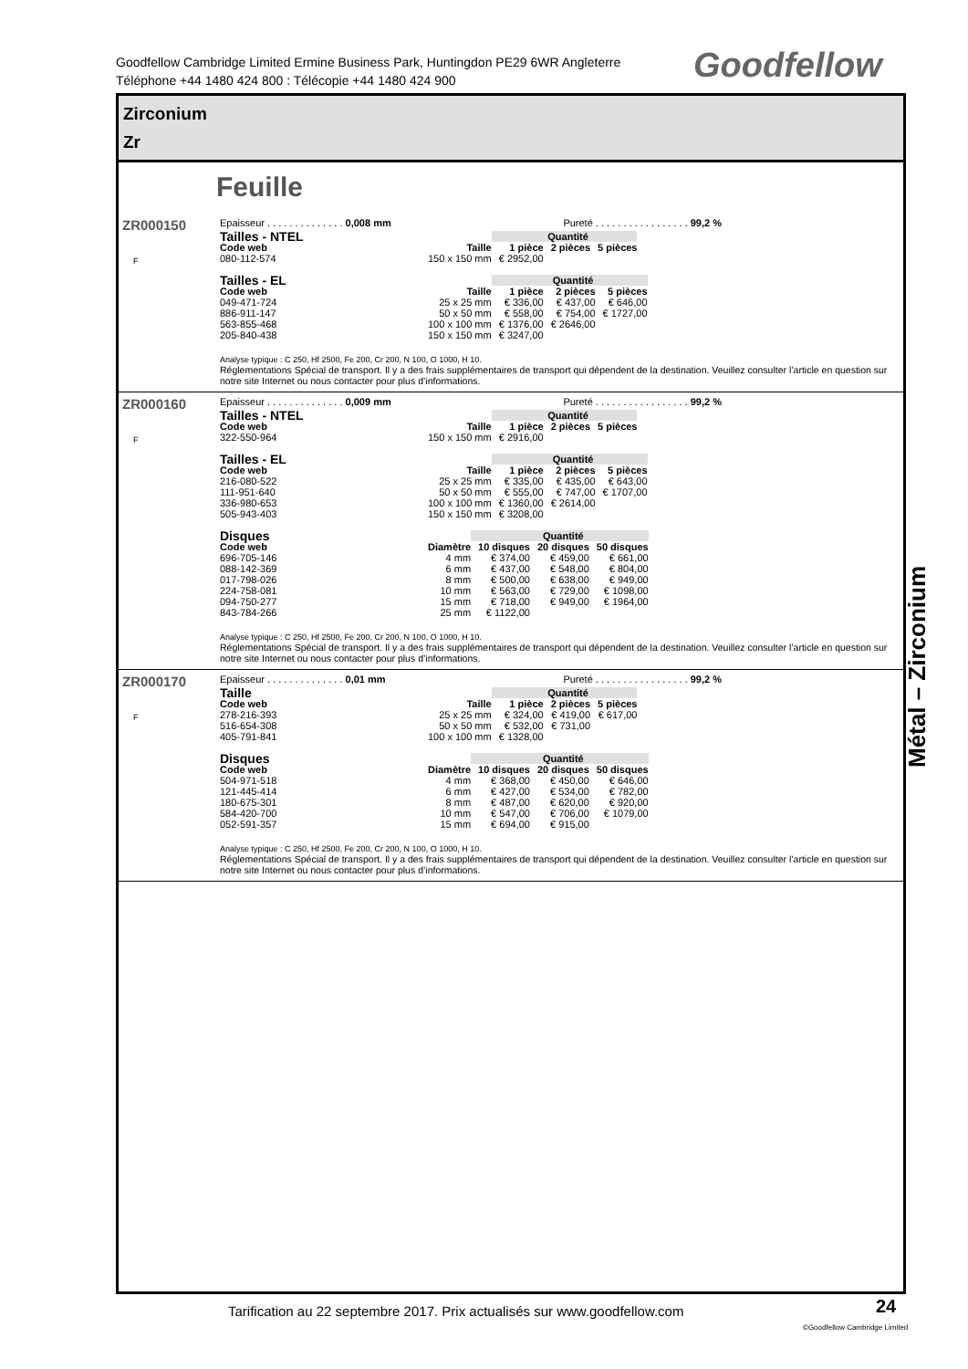Goodfellow Cambridge Limited Ermine Business Park, Huntingdon PE29 6WR Angleterre
Téléphone +44 1480 424 800 : Télécopie +44 1480 424 900
Goodfellow
Zirconium
Zr
Feuille
ZR000150
F
Epaisseur . . . . . . . . . . . . . . 0,008 mm Pureté . . . . . . . . . . . . . . . . . 99,2 %
| Tailles - NTEL | | Quantité | | |
| --- | --- | --- | --- | --- |
| Code web | Taille | 1 pièce | 2 pièces | 5 pièces |
| 080-112-574 | 150 x 150 mm | € 2952,00 | | |
| Tailles - EL | | Quantité | | |
| --- | --- | --- | --- | --- |
| Code web | Taille | 1 pièce | 2 pièces | 5 pièces |
| 049-471-724 | 25 x 25 mm | € 336,00 | € 437,00 | € 646,00 |
| 886-911-147 | 50 x 50 mm | € 558,00 | € 754,00 | € 1727,00 |
| 563-855-468 | 100 x 100 mm | € 1376,00 | € 2646,00 | |
| 205-840-438 | 150 x 150 mm | € 3247,00 | | |
Analyse typique : C 250, Hf 2500, Fe 200, Cr 200, N 100, O 1000, H 10.
Réglementations Spécial de transport. Il y a des frais supplémentaires de transport qui dépendent de la destination. Veuillez consulter l’article en question sur notre site Internet ou nous contacter pour plus d’informations.
ZR000160
F
Epaisseur . . . . . . . . . . . . . . 0,009 mm Pureté . . . . . . . . . . . . . . . . . 99,2 %
| Tailles - NTEL | | Quantité | | |
| --- | --- | --- | --- | --- |
| Code web | Taille | 1 pièce | 2 pièces | 5 pièces |
| 322-550-964 | 150 x 150 mm | € 2916,00 | | |
| Tailles - EL | | Quantité | | |
| --- | --- | --- | --- | --- |
| Code web | Taille | 1 pièce | 2 pièces | 5 pièces |
| 216-080-522 | 25 x 25 mm | € 335,00 | € 435,00 | € 643,00 |
| 111-951-640 | 50 x 50 mm | € 555,00 | € 747,00 | € 1707,00 |
| 336-980-653 | 100 x 100 mm | € 1360,00 | € 2614,00 | |
| 505-943-403 | 150 x 150 mm | € 3208,00 | | |
| Disques | | Quantité | | |
| --- | --- | --- | --- | --- |
| Code web | Diamètre | 10 disques | 20 disques | 50 disques |
| 696-705-146 | 4 mm | € 374,00 | € 459,00 | € 661,00 |
| 088-142-369 | 6 mm | € 437,00 | € 548,00 | € 804,00 |
| 017-798-026 | 8 mm | € 500,00 | € 638,00 | € 949,00 |
| 224-758-081 | 10 mm | € 563,00 | € 729,00 | € 1098,00 |
| 094-750-277 | 15 mm | € 718,00 | € 949,00 | € 1964,00 |
| 843-784-266 | 25 mm | € 1122,00 | | |
Analyse typique : C 250, Hf 2500, Fe 200, Cr 200, N 100, O 1000, H 10.
Réglementations Spécial de transport. Il y a des frais supplémentaires de transport qui dépendent de la destination. Veuillez consulter l’article en question sur notre site Internet ou nous contacter pour plus d’informations.
ZR000170
F
Epaisseur . . . . . . . . . . . . . . 0,01 mm Pureté . . . . . . . . . . . . . . . . . 99,2 %
| Taille | | Quantité | | |
| --- | --- | --- | --- | --- |
| Code web | Taille | 1 pièce | 2 pièces | 5 pièces |
| 278-216-393 | 25 x 25 mm | € 324,00 | € 419,00 | € 617,00 |
| 516-654-308 | 50 x 50 mm | € 532,00 | € 731,00 | |
| 405-791-841 | 100 x 100 mm | € 1328,00 | | |
| Disques | | Quantité | | |
| --- | --- | --- | --- | --- |
| Code web | Diamètre | 10 disques | 20 disques | 50 disques |
| 504-971-518 | 4 mm | € 368,00 | € 450,00 | € 646,00 |
| 121-445-414 | 6 mm | € 427,00 | € 534,00 | € 782,00 |
| 180-675-301 | 8 mm | € 487,00 | € 620,00 | € 920,00 |
| 584-420-700 | 10 mm | € 547,00 | € 706,00 | € 1079,00 |
| 052-591-357 | 15 mm | € 694,00 | € 915,00 | |
Analyse typique : C 250, Hf 2500, Fe 200, Cr 200, N 100, O 1000, H 10.
Réglementations Spécial de transport. Il y a des frais supplémentaires de transport qui dépendent de la destination. Veuillez consulter l’article en question sur notre site Internet ou nous contacter pour plus d’informations.
Métal – Zirconium
Tarification au 22 septembre 2017. Prix actualisés sur www.goodfellow.com
24
©Goodfellow Cambridge Limited